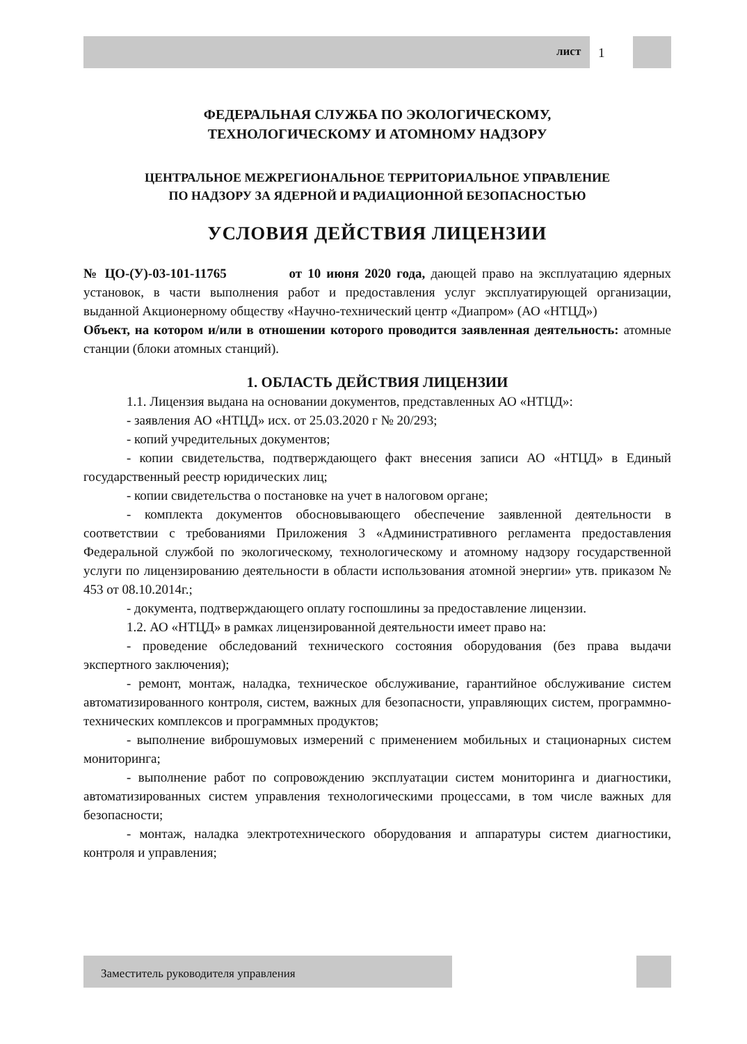1
лист
ФЕДЕРАЛЬНАЯ СЛУЖБА ПО ЭКОЛОГИЧЕСКОМУ,
ТЕХНОЛОГИЧЕСКОМУ И АТОМНОМУ НАДЗОРУ
ЦЕНТРАЛЬНОЕ МЕЖРЕГИОНАЛЬНОЕ ТЕРРИТОРИАЛЬНОЕ УПРАВЛЕНИЕ
ПО НАДЗОРУ ЗА ЯДЕРНОЙ И РАДИАЦИОННОЙ БЕЗОПАСНОСТЬЮ
УСЛОВИЯ ДЕЙСТВИЯ ЛИЦЕНЗИИ
№ ЦО-(У)-03-101-11765 от 10 июня 2020 года, дающей право на эксплуатацию ядерных установок, в части выполнения работ и предоставления услуг эксплуатирующей организации, выданной Акционерному обществу «Научно-технический центр «Диапром» (АО «НТЦД»)
Объект, на котором и/или в отношении которого проводится заявленная деятельность: атомные станции (блоки атомных станций).
1. ОБЛАСТЬ ДЕЙСТВИЯ ЛИЦЕНЗИИ
1.1. Лицензия выдана на основании документов, представленных АО «НТЦД»:
- заявления АО «НТЦД» исх. от 25.03.2020 г № 20/293;
- копий учредительных документов;
- копии свидетельства, подтверждающего факт внесения записи АО «НТЦД» в Единый государственный реестр юридических лиц;
- копии свидетельства о постановке на учет в налоговом органе;
- комплекта документов обосновывающего обеспечение заявленной деятельности в соответствии с требованиями Приложения 3 «Административного регламента предоставления Федеральной службой по экологическому, технологическому и атомному надзору государственной услуги по лицензированию деятельности в области использования атомной энергии» утв. приказом № 453 от 08.10.2014г.;
- документа, подтверждающего оплату госпошлины за предоставление лицензии.
1.2. АО «НТЦД» в рамках лицензированной деятельности имеет право на:
- проведение обследований технического состояния оборудования (без права выдачи экспертного заключения);
- ремонт, монтаж, наладка, техническое обслуживание, гарантийное обслуживание систем автоматизированного контроля, систем, важных для безопасности, управляющих систем, программно-технических комплексов и программных продуктов;
- выполнение виброшумовых измерений с применением мобильных и стационарных систем мониторинга;
- выполнение работ по сопровождению эксплуатации систем мониторинга и диагностики, автоматизированных систем управления технологическими процессами, в том числе важных для безопасности;
- монтаж, наладка электротехнического оборудования и аппаратуры систем диагностики, контроля и управления;
Заместитель руководителя управления